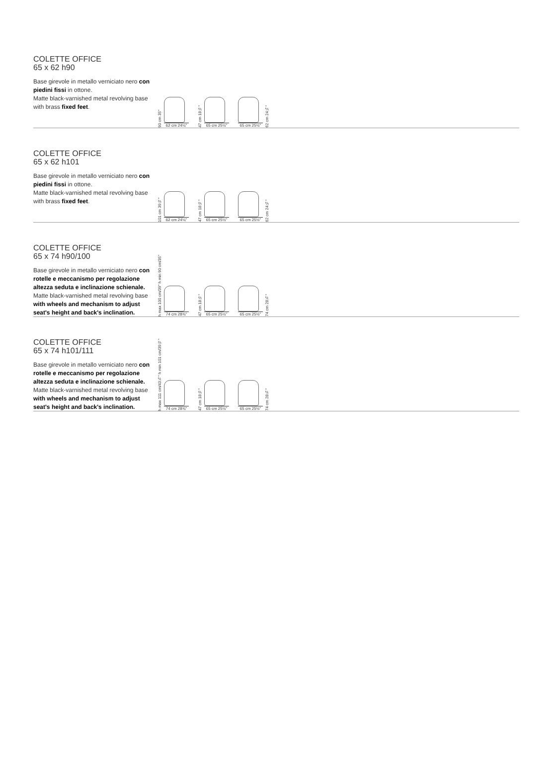COLETTE OFFICE
65 x 62 h90
Base girevole in metallo verniciato nero con piedini fissi in ottone.
Matte black-varnished metal revolving base with brass fixed feet.
90 cm 35"
62 cm 24¼"
47 cm 18½"
65 cm 25½"
65 cm 25½"
62 cm 24¼"
COLETTE OFFICE
65 x 62 h101
Base girevole in metallo verniciato nero con piedini fissi in ottone.
Matte black-varnished metal revolving base with brass fixed feet.
101 cm 39½"
62 cm 24¼"
47 cm 18½"
65 cm 25½"
65 cm 25½"
62 cm 24¼"
COLETTE OFFICE
65 x 74 h90/100
Base girevole in metallo verniciato nero con rotelle e meccanismo per regolazione altezza seduta e inclinazione schienale. Matte black-varnished metal revolving base with wheels and mechanism to adjust seat's height and back's inclination.
h max 100 cm/39" h min 90 cm/35"
74 cm 28¾"
47 cm 18½"
65 cm 25½"
65 cm 25½"
74 cm 28¾"
COLETTE OFFICE
65 x 74 h101/111
Base girevole in metallo verniciato nero con rotelle e meccanismo per regolazione altezza seduta e inclinazione schienale. Matte black-varnished metal revolving base with wheels and mechanism to adjust seat's height and back's inclination.
h max 111 cm/43¾" h min 101 cm/39½"
74 cm 28¾"
47 cm 18½"
65 cm 25½"
65 cm 25½"
74 cm 28¾"